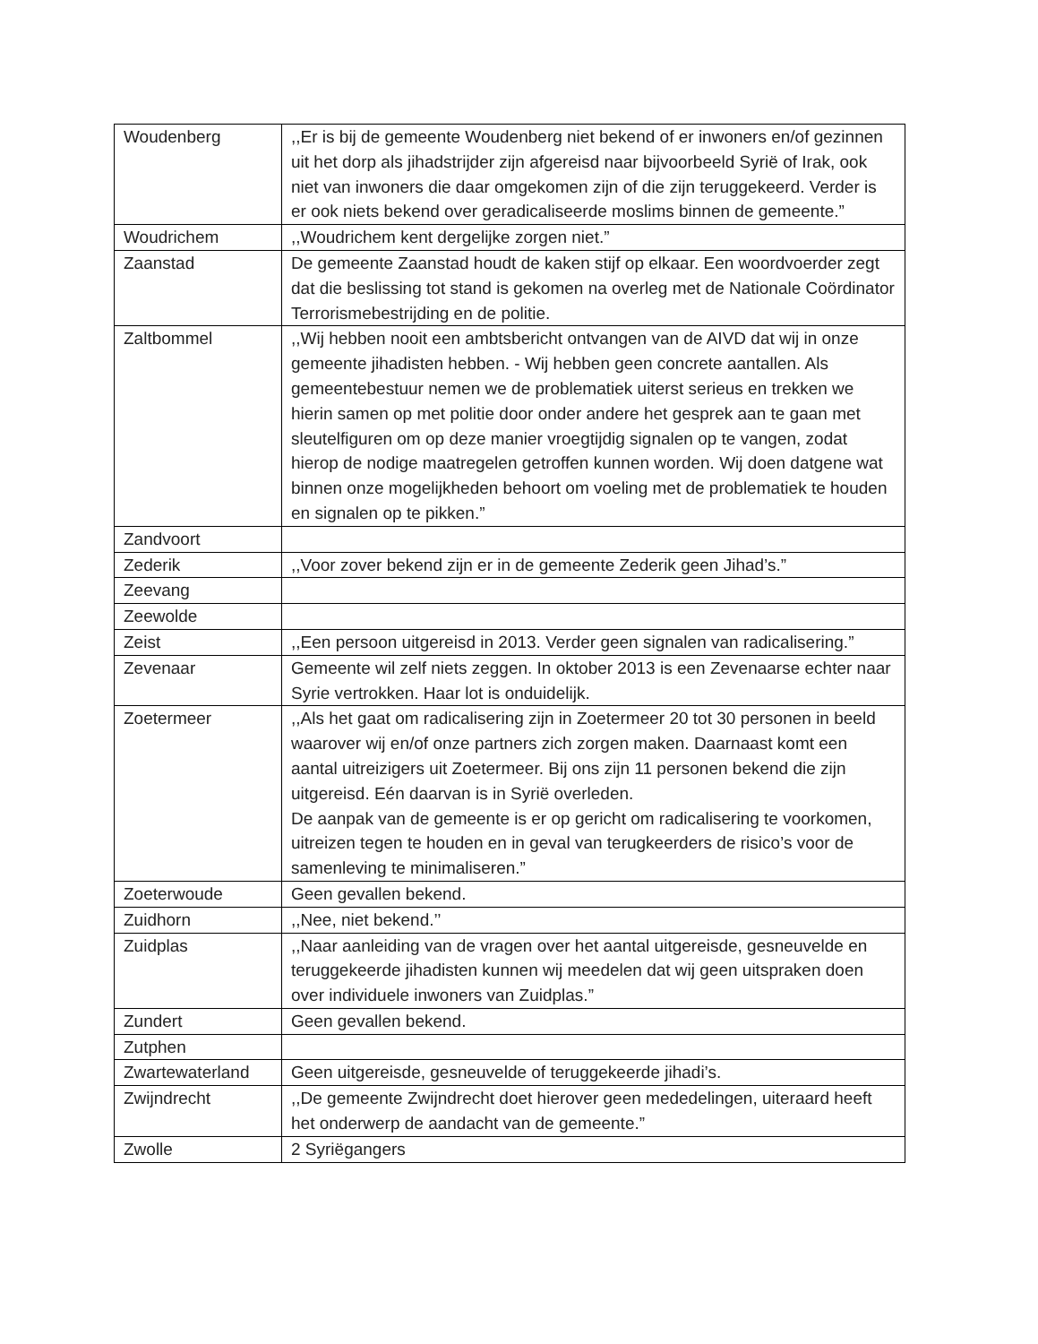| Woudenberg | ,,Er is bij de gemeente Woudenberg niet bekend of er inwoners en/of gezinnen uit het dorp als jihadstrijder zijn afgereisd naar bijvoorbeeld Syrië of Irak, ook niet van inwoners die daar omgekomen zijn of die zijn teruggekeerd. Verder is er ook niets bekend over geradicaliseerde moslims binnen de gemeente.” |
| Woudrichem | ,,Woudrichem kent dergelijke zorgen niet.” |
| Zaanstad | De gemeente Zaanstad houdt de kaken stijf op elkaar. Een woordvoerder zegt dat die beslissing tot stand is gekomen na overleg met de Nationale Coördinator Terrorismebestrijding en de politie. |
| Zaltbommel | ,,Wij hebben nooit een ambtsbericht ontvangen van de AIVD dat wij in onze gemeente jihadisten hebben. - Wij hebben geen concrete aantallen. Als gemeentebestuur nemen we de problematiek uiterst serieus en trekken we hierin samen op met politie door onder andere het gesprek aan te gaan met sleutelfiguren om op deze manier vroegtijdig signalen op te vangen, zodat hierop de nodige maatregelen getroffen kunnen worden. Wij doen datgene wat binnen onze mogelijkheden behoort om voeling met de problematiek te houden en signalen op te pikken.” |
| Zandvoort | |
| Zederik | ,,Voor zover bekend zijn er in de gemeente Zederik geen Jihad’s.” |
| Zeevang | |
| Zeewolde | |
| Zeist | ,,Een persoon uitgereisd in 2013. Verder geen signalen van radicalisering.” |
| Zevenaar | Gemeente wil zelf niets zeggen. In oktober 2013 is een Zevenaarse echter naar Syrie vertrokken. Haar lot is onduidelijk. |
| Zoetermeer | ,,Als het gaat om radicalisering zijn in Zoetermeer 20 tot 30 personen in beeld waarover wij en/of onze partners zich zorgen maken. Daarnaast komt een aantal uitreizigers uit Zoetermeer. Bij ons zijn 11 personen bekend die zijn uitgereisd. Eén daarvan is in Syrië overleden. De aanpak van de gemeente is er op gericht om radicalisering te voorkomen, uitreizen tegen te houden en in geval van terugkeerders de risico’s voor de samenleving te minimaliseren.” |
| Zoeterwoude | Geen gevallen bekend. |
| Zuidhorn | ,,Nee, niet bekend.’’ |
| Zuidplas | ,,Naar aanleiding van de vragen over het aantal uitgereisde, gesneuvelde en teruggekeerde jihadisten kunnen wij meedelen dat wij geen uitspraken doen over individuele inwoners van Zuidplas.” |
| Zundert | Geen gevallen bekend. |
| Zutphen | |
| Zwartewaterland | Geen uitgereisde, gesneuvelde of teruggekeerde jihadi’s. |
| Zwijndrecht | ,,De gemeente Zwijndrecht doet hierover geen mededelingen, uiteraard heeft het onderwerp de aandacht van de gemeente.” |
| Zwolle | 2 Syriëgangers |